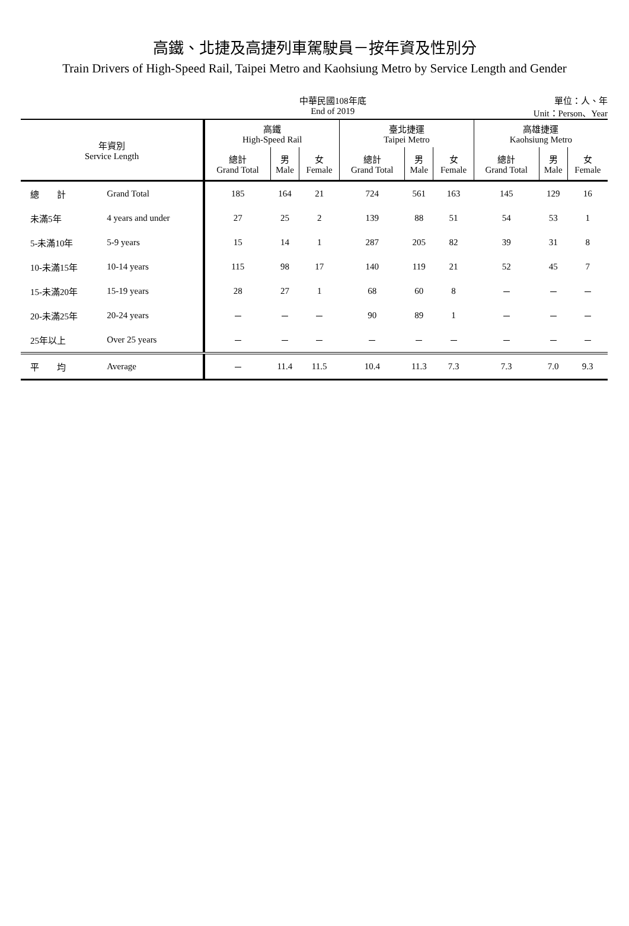高鐵、北捷及高捷列車駕駛員－按年資及性別分
Train Drivers of High-Speed Rail, Taipei Metro and Kaohsiung Metro by Service Length and Gender
中華民國108年底
End of 2019
單位：人、年
Unit：Person、Year
| 年資別 Service Length | | 高鐵 High-Speed Rail | | | 臺北捷運 Taipei Metro | | | 高雄捷運 Kaohsiung Metro | | |
| --- | --- | --- | --- | --- | --- | --- | --- | --- | --- | --- |
| | | 總計 Grand Total | 男 Male | 女 Female | 總計 Grand Total | 男 Male | 女 Female | 總計 Grand Total | 男 Male | 女 Female |
| 總 計 | Grand Total | 185 | 164 | 21 | 724 | 561 | 163 | 145 | 129 | 16 |
| 未滿5年 | 4 years and under | 27 | 25 | 2 | 139 | 88 | 51 | 54 | 53 | 1 |
| 5-未滿10年 | 5-9 years | 15 | 14 | 1 | 287 | 205 | 82 | 39 | 31 | 8 |
| 10-未滿15年 | 10-14 years | 115 | 98 | 17 | 140 | 119 | 21 | 52 | 45 | 7 |
| 15-未滿20年 | 15-19 years | 28 | 27 | 1 | 68 | 60 | 8 | － | － | － |
| 20-未滿25年 | 20-24 years | － | － | － | 90 | 89 | 1 | － | － | － |
| 25年以上 | Over 25 years | － | － | － | － | － | － | － | － | － |
| 平 均 | Average | － | 11.4 | 11.5 | 10.4 | 11.3 | 7.3 | 7.3 | 7.0 | 9.3 |